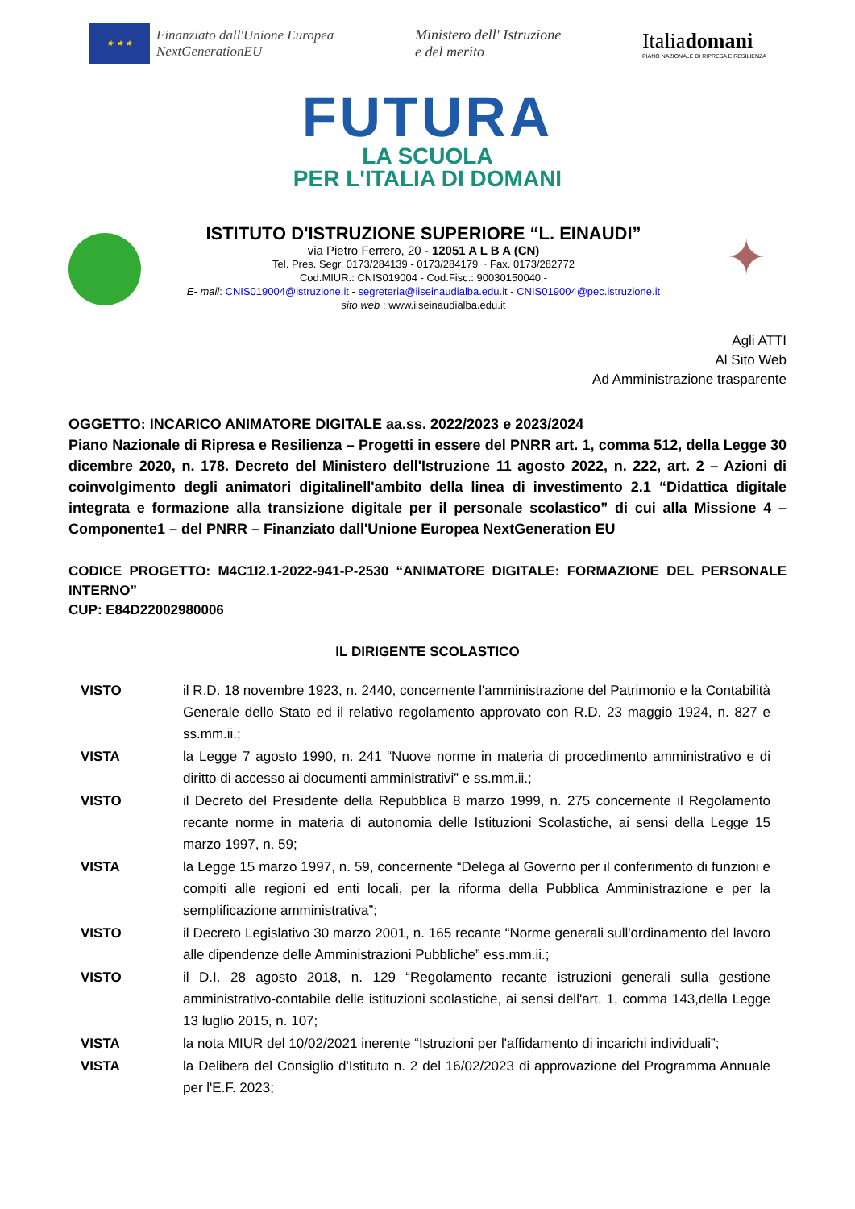★ ★ ★
Finanziato dall'Unione Europea
NextGenerationEU
Ministero dell' Istruzione
e del merito
Italiadomani
PIANO NAZIONALE DI RIPRESA E RESILIENZA
FUTURA
LA SCUOLA
PER L'ITALIA DI DOMANI
ISTITUTO D'ISTRUZIONE SUPERIORE “L. EINAUDI”
via Pietro Ferrero, 20 - 12051 A L B A (CN)
Tel. Pres. Segr. 0173/284139 - 0173/284179 ~ Fax. 0173/282772
Cod.MIUR.: CNIS019004 - Cod.Fisc.: 90030150040 -
E- mail: CNIS019004@istruzione.it - segreteria@iiseinaudialba.edu.it - CNIS019004@pec.istruzione.it
sito web : www.iiseinaudialba.edu.it
✦
Agli ATTI
Al Sito Web
Ad Amministrazione trasparente
OGGETTO: INCARICO ANIMATORE DIGITALE aa.ss. 2022/2023 e 2023/2024
Piano Nazionale di Ripresa e Resilienza – Progetti in essere del PNRR art. 1, comma 512, della Legge 30 dicembre 2020, n. 178. Decreto del Ministero dell'Istruzione 11 agosto 2022, n. 222, art. 2 – Azioni di coinvolgimento degli animatori digitalinell'ambito della linea di investimento 2.1 “Didattica digitale integrata e formazione alla transizione digitale per il personale scolastico” di cui alla Missione 4 – Componente1 – del PNRR – Finanziato dall'Unione Europea NextGeneration EU
CODICE PROGETTO: M4C1I2.1-2022-941-P-2530 “ANIMATORE DIGITALE: FORMAZIONE DEL PERSONALE INTERNO”
CUP: E84D22002980006
IL DIRIGENTE SCOLASTICO
VISTO il R.D. 18 novembre 1923, n. 2440, concernente l'amministrazione del Patrimonio e la Contabilità Generale dello Stato ed il relativo regolamento approvato con R.D. 23 maggio 1924, n. 827 e ss.mm.ii.;
VISTA la Legge 7 agosto 1990, n. 241 “Nuove norme in materia di procedimento amministrativo e di diritto di accesso ai documenti amministrativi” e ss.mm.ii.;
VISTO il Decreto del Presidente della Repubblica 8 marzo 1999, n. 275 concernente il Regolamento recante norme in materia di autonomia delle Istituzioni Scolastiche, ai sensi della Legge 15 marzo 1997, n. 59;
VISTA la Legge 15 marzo 1997, n. 59, concernente “Delega al Governo per il conferimento di funzioni e compiti alle regioni ed enti locali, per la riforma della Pubblica Amministrazione e per la semplificazione amministrativa”;
VISTO il Decreto Legislativo 30 marzo 2001, n. 165 recante “Norme generali sull'ordinamento del lavoro alle dipendenze delle Amministrazioni Pubbliche” ess.mm.ii.;
VISTO il D.I. 28 agosto 2018, n. 129 “Regolamento recante istruzioni generali sulla gestione amministrativo-contabile delle istituzioni scolastiche, ai sensi dell'art. 1, comma 143,della Legge 13 luglio 2015, n. 107;
VISTA la nota MIUR del 10/02/2021 inerente “Istruzioni per l'affidamento di incarichi individuali”;
VISTA la Delibera del Consiglio d'Istituto n. 2 del 16/02/2023 di approvazione del Programma Annuale per l'E.F. 2023;